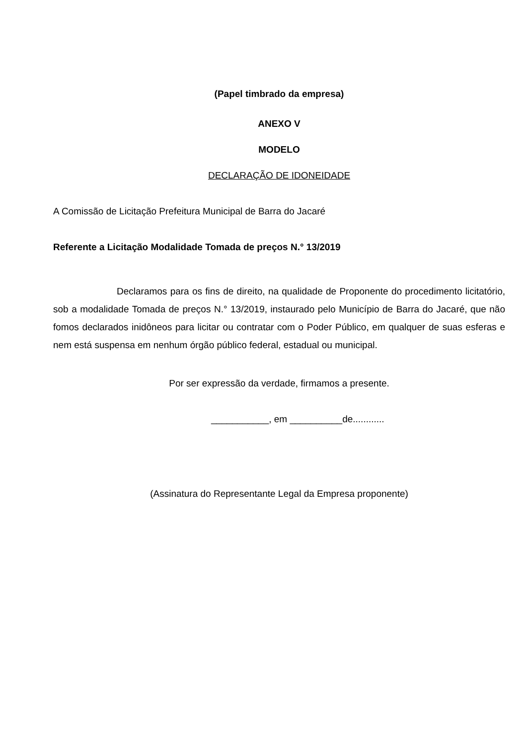(Papel timbrado da empresa)
ANEXO V
MODELO
DECLARAÇÃO DE IDONEIDADE
A Comissão de Licitação Prefeitura Municipal de Barra do Jacaré
Referente a Licitação Modalidade Tomada de preços N.° 13/2019
Declaramos para os fins de direito, na qualidade de Proponente do procedimento licitatório, sob a modalidade Tomada de preços N.° 13/2019, instaurado pelo Município de Barra do Jacaré, que não fomos declarados inidôneos para licitar ou contratar com o Poder Público, em qualquer de suas esferas e nem está suspensa em nenhum órgão público federal, estadual ou municipal.
Por ser expressão da verdade, firmamos a presente.
___________, em __________de............
(Assinatura do Representante Legal da Empresa proponente)